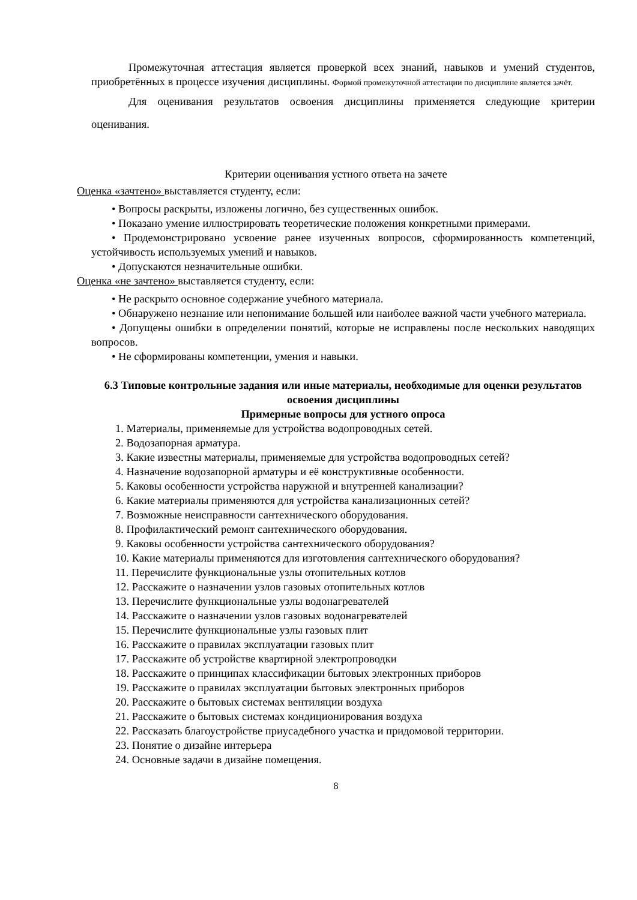Промежуточная аттестация является проверкой всех знаний, навыков и умений студентов, приобретённых в процессе изучения дисциплины. Формой промежуточной аттестации по дисциплине является зачёт.
Для оценивания результатов освоения дисциплины применяется следующие критерии оценивания.
Критерии оценивания устного ответа на зачете
Оценка «зачтено» выставляется студенту, если:
• Вопросы раскрыты, изложены логично, без существенных ошибок.
• Показано умение иллюстрировать теоретические положения конкретными примерами.
• Продемонстрировано усвоение ранее изученных вопросов, сформированность компетенций, устойчивость используемых умений и навыков.
• Допускаются незначительные ошибки.
Оценка «не зачтено» выставляется студенту, если:
• Не раскрыто основное содержание учебного материала.
• Обнаружено незнание или непонимание большей или наиболее важной части учебного материала.
• Допущены ошибки в определении понятий, которые не исправлены после нескольких наводящих вопросов.
• Не сформированы компетенции, умения и навыки.
6.3 Типовые контрольные задания или иные материалы, необходимые для оценки результатов освоения дисциплины
Примерные вопросы для устного опроса
1. Материалы, применяемые для устройства водопроводных сетей.
2. Водозапорная арматура.
3. Какие известны материалы, применяемые для устройства водопроводных сетей?
4. Назначение водозапорной арматуры и её конструктивные особенности.
5. Каковы особенности устройства наружной и внутренней канализации?
6. Какие материалы применяются для устройства канализационных сетей?
7. Возможные неисправности сантехнического оборудования.
8. Профилактический ремонт сантехнического оборудования.
9. Каковы особенности устройства сантехнического оборудования?
10. Какие материалы применяются для изготовления сантехнического оборудования?
11. Перечислите функциональные узлы отопительных котлов
12. Расскажите о назначении узлов газовых отопительных котлов
13. Перечислите функциональные узлы водонагревателей
14. Расскажите о назначении узлов газовых водонагревателей
15. Перечислите функциональные узлы газовых плит
16. Расскажите о правилах эксплуатации газовых плит
17. Расскажите об устройстве квартирной электропроводки
18. Расскажите о принципах классификации бытовых электронных приборов
19. Расскажите о правилах эксплуатации бытовых электронных приборов
20. Расскажите о бытовых системах вентиляции воздуха
21. Расскажите о бытовых системах кондиционирования воздуха
22. Рассказать благоустройстве приусадебного участка и придомовой территории.
23. Понятие о дизайне интерьера
24. Основные задачи в дизайне помещения.
8